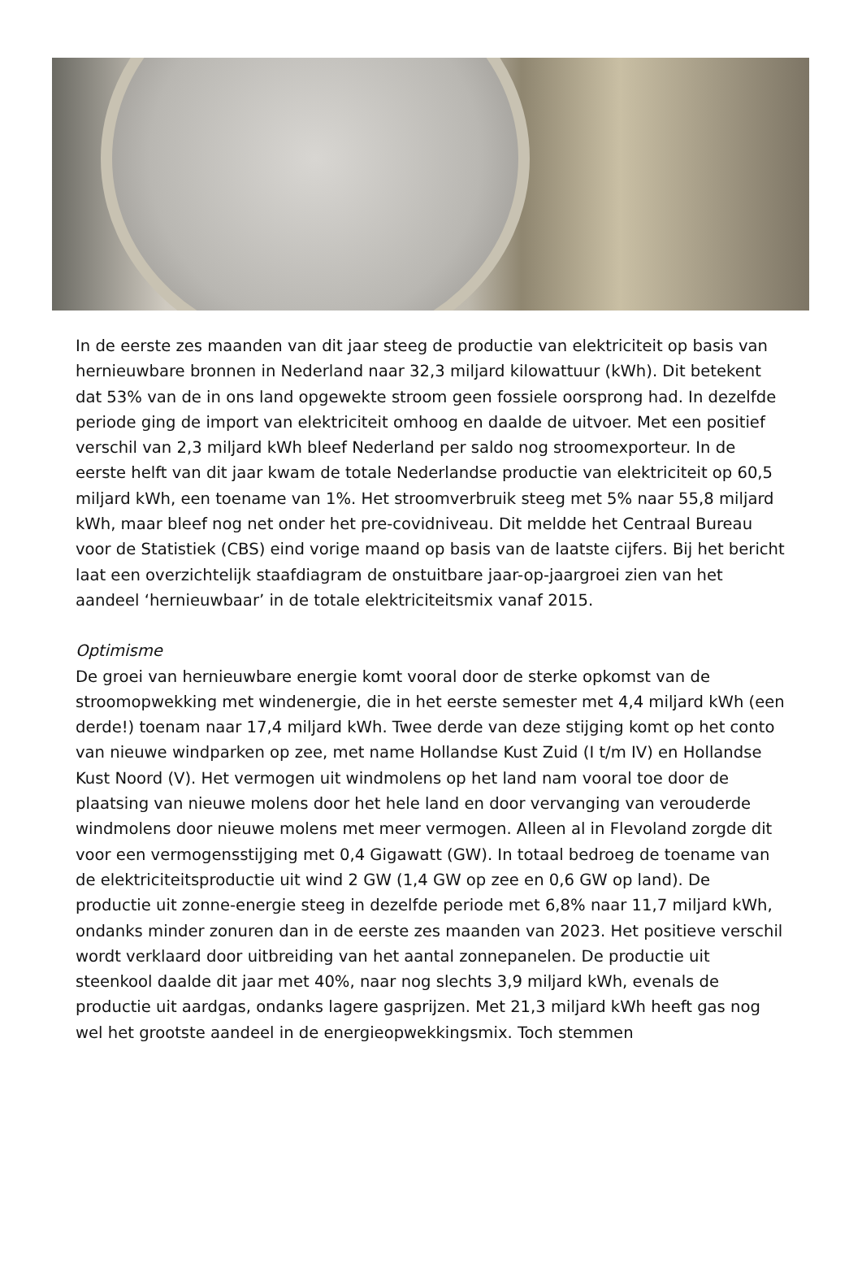In de eerste zes maanden van dit jaar steeg de productie van elektriciteit op basis van hernieuwbare bronnen in Nederland naar 32,3 miljard kilowattuur (kWh). Dit betekent dat 53% van de in ons land opgewekte stroom geen fossiele oorsprong had. In dezelfde periode ging de import van elektriciteit omhoog en daalde de uitvoer. Met een positief verschil van 2,3 miljard kWh bleef Nederland per saldo nog stroomexporteur. In de eerste helft van dit jaar kwam de totale Nederlandse productie van elektriciteit op 60,5 miljard kWh, een toename van 1%. Het stroomverbruik steeg met 5% naar 55,8 miljard kWh, maar bleef nog net onder het pre-covidniveau. Dit meldde het Centraal Bureau voor de Statistiek (CBS) eind vorige maand op basis van de laatste cijfers. Bij het bericht laat een overzichtelijk staafdiagram de onstuitbare jaar-op-jaargroei zien van het aandeel ‘hernieuwbaar’ in de totale elektriciteitsmix vanaf 2015.
Optimisme
De groei van hernieuwbare energie komt vooral door de sterke opkomst van de stroomopwekking met windenergie, die in het eerste semester met 4,4 miljard kWh (een derde!) toenam naar 17,4 miljard kWh. Twee derde van deze stijging komt op het conto van nieuwe windparken op zee, met name Hollandse Kust Zuid (I t/m IV) en Hollandse Kust Noord (V). Het vermogen uit windmolens op het land nam vooral toe door de plaatsing van nieuwe molens door het hele land en door vervanging van verouderde windmolens door nieuwe molens met meer vermogen. Alleen al in Flevoland zorgde dit voor een vermogensstijging met 0,4 Gigawatt (GW). In totaal bedroeg de toename van de elektriciteitsproductie uit wind 2 GW (1,4 GW op zee en 0,6 GW op land). De productie uit zonne-energie steeg in dezelfde periode met 6,8% naar 11,7 miljard kWh, ondanks minder zonuren dan in de eerste zes maanden van 2023. Het positieve verschil wordt verklaard door uitbreiding van het aantal zonnepanelen. De productie uit steenkool daalde dit jaar met 40%, naar nog slechts 3,9 miljard kWh, evenals de productie uit aardgas, ondanks lagere gasprijzen. Met 21,3 miljard kWh heeft gas nog wel het grootste aandeel in de energieopwekkingsmix. Toch stemmen